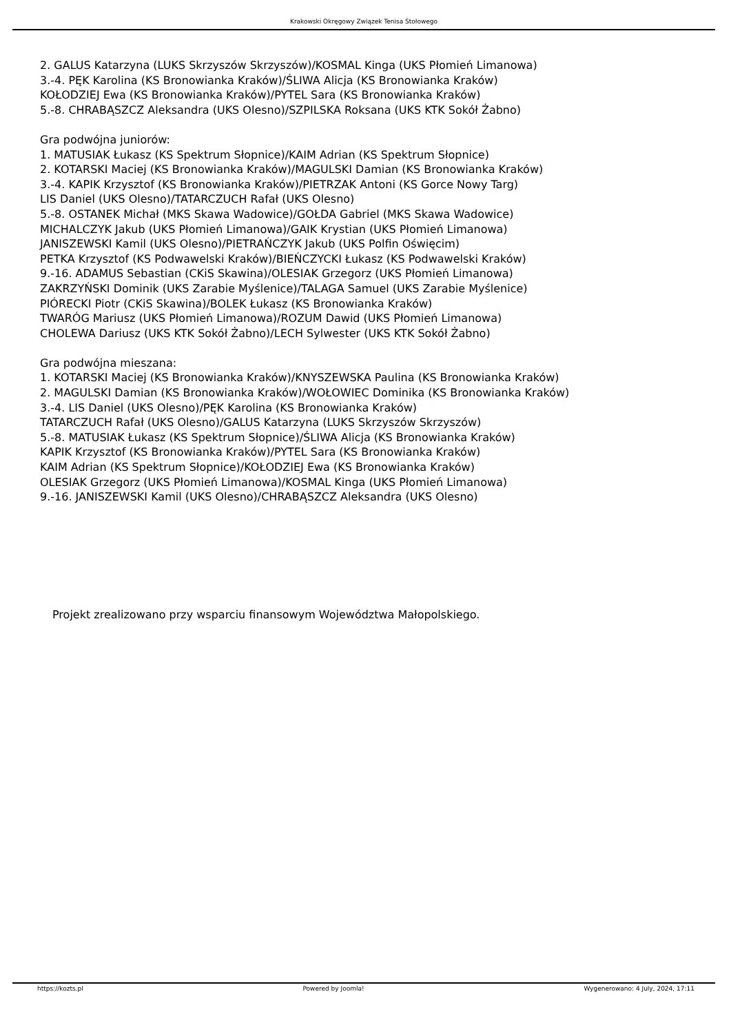Krakowski Okręgowy Związek Tenisa Stołowego
2. GALUS Katarzyna (LUKS Skrzyszów Skrzyszów)/KOSMAL Kinga (UKS Płomień Limanowa)
3.-4. PĘK Karolina (KS Bronowianka Kraków)/ŚLIWA Alicja (KS Bronowianka Kraków)
KOŁODZIEJ Ewa (KS Bronowianka Kraków)/PYTEL Sara (KS Bronowianka Kraków)
5.-8. CHRABĄSZCZ Aleksandra (UKS Olesno)/SZPILSKA Roksana (UKS KTK Sokół Żabno)
Gra podwójna juniorów:
1. MATUSIAK Łukasz (KS Spektrum Słopnice)/KAIM Adrian (KS Spektrum Słopnice)
2. KOTARSKI Maciej (KS Bronowianka Kraków)/MAGULSKI Damian (KS Bronowianka Kraków)
3.-4. KAPIK Krzysztof (KS Bronowianka Kraków)/PIETRZAK Antoni (KS Gorce Nowy Targ)
LIS Daniel (UKS Olesno)/TATARCZUCH Rafał (UKS Olesno)
5.-8. OSTANEK Michał (MKS Skawa Wadowice)/GOŁDA Gabriel (MKS Skawa Wadowice)
MICHALCZYK Jakub (UKS Płomień Limanowa)/GAIK Krystian (UKS Płomień Limanowa)
JANISZEWSKI Kamil (UKS Olesno)/PIETRAŃCZYK Jakub (UKS Polfin Oświęcim)
PETKA Krzysztof (KS Podwawelski Kraków)/BIEŃCZYCKI Łukasz (KS Podwawelski Kraków)
9.-16. ADAMUS Sebastian (CKiS Skawina)/OLESIAK Grzegorz (UKS Płomień Limanowa)
ZAKRZYŃSKI Dominik (UKS Zarabie Myślenice)/TALAGA Samuel (UKS Zarabie Myślenice)
PIÓRECKI Piotr (CKiS Skawina)/BOLEK Łukasz (KS Bronowianka Kraków)
TWARÓG Mariusz (UKS Płomień Limanowa)/ROZUM Dawid (UKS Płomień Limanowa)
CHOLEWA Dariusz (UKS KTK Sokół Żabno)/LECH Sylwester (UKS KTK Sokół Żabno)
Gra podwójna mieszana:
1. KOTARSKI Maciej (KS Bronowianka Kraków)/KNYSZEWSKA Paulina (KS Bronowianka Kraków)
2. MAGULSKI Damian (KS Bronowianka Kraków)/WOŁOWIEC Dominika (KS Bronowianka Kraków)
3.-4. LIS Daniel (UKS Olesno)/PĘK Karolina (KS Bronowianka Kraków)
TATARCZUCH Rafał (UKS Olesno)/GALUS Katarzyna (LUKS Skrzyszów Skrzyszów)
5.-8. MATUSIAK Łukasz (KS Spektrum Słopnice)/ŚLIWA Alicja (KS Bronowianka Kraków)
KAPIK Krzysztof (KS Bronowianka Kraków)/PYTEL Sara (KS Bronowianka Kraków)
KAIM Adrian (KS Spektrum Słopnice)/KOŁODZIEJ Ewa (KS Bronowianka Kraków)
OLESIAK Grzegorz (UKS Płomień Limanowa)/KOSMAL Kinga (UKS Płomień Limanowa)
9.-16. JANISZEWSKI Kamil (UKS Olesno)/CHRABĄSZCZ Aleksandra (UKS Olesno)
Projekt zrealizowano przy wsparciu finansowym Województwa Małopolskiego.
https://kozts.pl Powered by Joomla! Wygenerowano: 4 July, 2024, 17:11